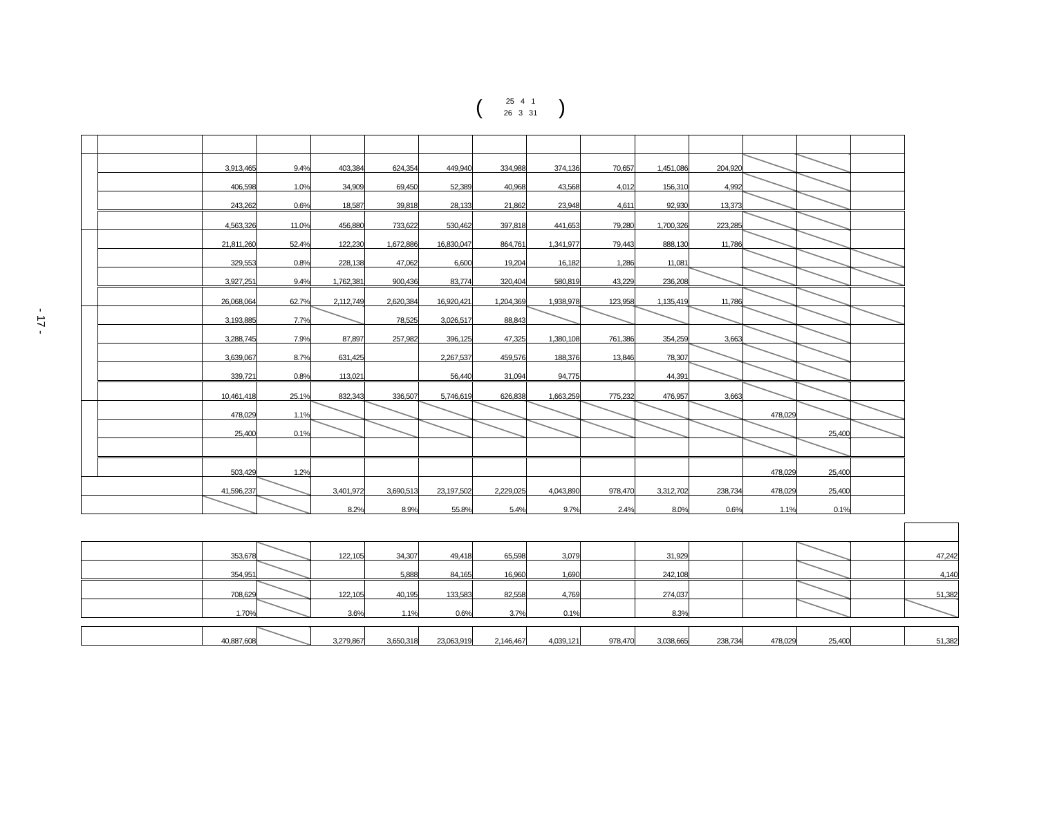(25 4 1
26 3 31)
- 17 -
| | | 3,913,465 | 9.4% | 403,384 | 624,354 | 449,940 | 334,988 | 374,136 | 70,657 | 1,451,086 | 204,920 | | | |
| | | 406,598 | 1.0% | 34,909 | 69,450 | 52,389 | 40,968 | 43,568 | 4,012 | 156,310 | 4,992 | | | |
| | | 243,262 | 0.6% | 18,587 | 39,818 | 28,133 | 21,862 | 23,948 | 4,611 | 92,930 | 13,373 | | | |
| | | 4,563,326 | 11.0% | 456,880 | 733,622 | 530,462 | 397,818 | 441,653 | 79,280 | 1,700,326 | 223,285 | | | |
| | | 21,811,260 | 52.4% | 122,230 | 1,672,886 | 16,830,047 | 864,761 | 1,341,977 | 79,443 | 888,130 | 11,786 | | | |
| | | 329,553 | 0.8% | 228,138 | 47,062 | 6,600 | 19,204 | 16,182 | 1,286 | 11,081 | | | | |
| | | 3,927,251 | 9.4% | 1,762,381 | 900,436 | 83,774 | 320,404 | 580,819 | 43,229 | 236,208 | | | | |
| | | 26,068,064 | 62.7% | 2,112,749 | 2,620,384 | 16,920,421 | 1,204,369 | 1,938,978 | 123,958 | 1,135,419 | 11,786 | | | |
| | | 3,193,885 | 7.7% | | 78,525 | 3,026,517 | 88,843 | | | | | | | |
| | | 3,288,745 | 7.9% | 87,897 | 257,982 | 396,125 | 47,325 | 1,380,108 | 761,386 | 354,259 | 3,663 | | | |
| | | 3,639,067 | 8.7% | 631,425 | | 2,267,537 | 459,576 | 188,376 | 13,846 | 78,307 | | | | |
| | | 339,721 | 0.8% | 113,021 | | 56,440 | 31,094 | 94,775 | | 44,391 | | | | |
| | | 10,461,418 | 25.1% | 832,343 | 336,507 | 5,746,619 | 626,838 | 1,663,259 | 775,232 | 476,957 | 3,663 | | | |
| | | 478,029 | 1.1% | | | | | | | | | 478,029 | | |
| | | 25,400 | 0.1% | | | | | | | | | | 25,400 | |
| | | 503,429 | 1.2% | | | | | | | | | 478,029 | 25,400 | |
| | | 41,596,237 | | 3,401,972 | 3,690,513 | 23,197,502 | 2,229,025 | 4,043,890 | 978,470 | 3,312,702 | 238,734 | 478,029 | 25,400 | |
| | | | | 8.2% | 8.9% | 55.8% | 5.4% | 9.7% | 2.4% | 8.0% | 0.6% | 1.1% | 0.1% | |
| | 353,678 | | 122,105 | 34,307 | 49,418 | 65,598 | 3,079 | | 31,929 | | | | | 47,242 |
| | 354,951 | | | 5,888 | 84,165 | 16,960 | 1,690 | | 242,108 | | | | | 4,140 |
| | 708,629 | | 122,105 | 40,195 | 133,583 | 82,558 | 4,769 | | 274,037 | | | | | 51,382 |
| | 1.70% | | 3.6% | 1.1% | 0.6% | 3.7% | 0.1% | | 8.3% | | | | | |
| | 40,887,608 | | 3,279,867 | 3,650,318 | 23,063,919 | 2,146,467 | 4,039,121 | 978,470 | 3,038,665 | 238,734 | 478,029 | 25,400 | | 51,382 |